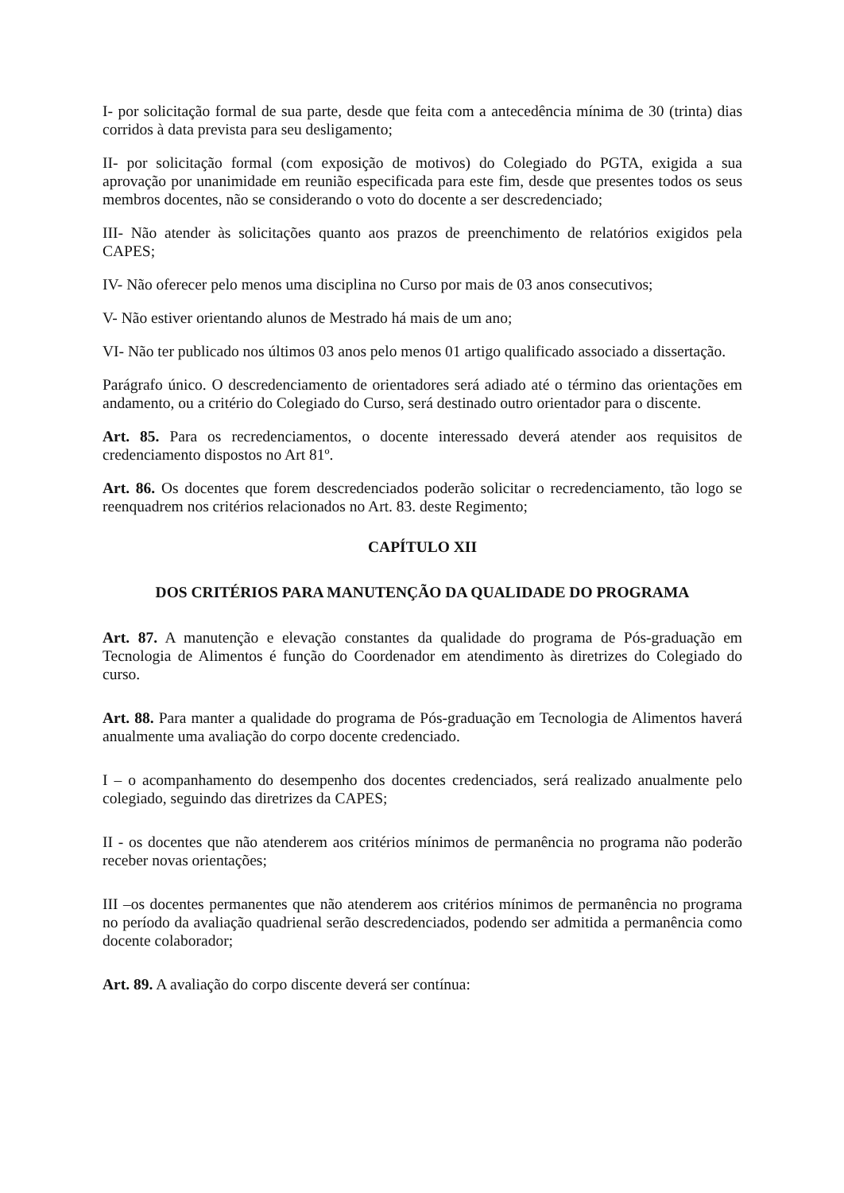I- por solicitação formal de sua parte, desde que feita com a antecedência mínima de 30 (trinta) dias corridos à data prevista para seu desligamento;
II- por solicitação formal (com exposição de motivos) do Colegiado do PGTA, exigida a sua aprovação por unanimidade em reunião especificada para este fim, desde que presentes todos os seus membros docentes, não se considerando o voto do docente a ser descredenciado;
III- Não atender às solicitações quanto aos prazos de preenchimento de relatórios exigidos pela CAPES;
IV- Não oferecer pelo menos uma disciplina no Curso por mais de 03 anos consecutivos;
V- Não estiver orientando alunos de Mestrado há mais de um ano;
VI- Não ter publicado nos últimos 03 anos pelo menos 01 artigo qualificado associado a dissertação.
Parágrafo único. O descredenciamento de orientadores será adiado até o término das orientações em andamento, ou a critério do Colegiado do Curso, será destinado outro orientador para o discente.
Art. 85. Para os recredenciamentos, o docente interessado deverá atender aos requisitos de credenciamento dispostos no Art 81º.
Art. 86. Os docentes que forem descredenciados poderão solicitar o recredenciamento, tão logo se reenquadrem nos critérios relacionados no Art. 83. deste Regimento;
CAPÍTULO XII
DOS CRITÉRIOS PARA MANUTENÇÃO DA QUALIDADE DO PROGRAMA
Art. 87. A manutenção e elevação constantes da qualidade do programa de Pós-graduação em Tecnologia de Alimentos é função do Coordenador em atendimento às diretrizes do Colegiado do curso.
Art. 88. Para manter a qualidade do programa de Pós-graduação em Tecnologia de Alimentos haverá anualmente uma avaliação do corpo docente credenciado.
I – o acompanhamento do desempenho dos docentes credenciados, será realizado anualmente pelo colegiado, seguindo das diretrizes da CAPES;
II - os docentes que não atenderem aos critérios mínimos de permanência no programa não poderão receber novas orientações;
III –os docentes permanentes que não atenderem aos critérios mínimos de permanência no programa no período da avaliação quadrienal serão descredenciados, podendo ser admitida a permanência como docente colaborador;
Art. 89. A avaliação do corpo discente deverá ser contínua: